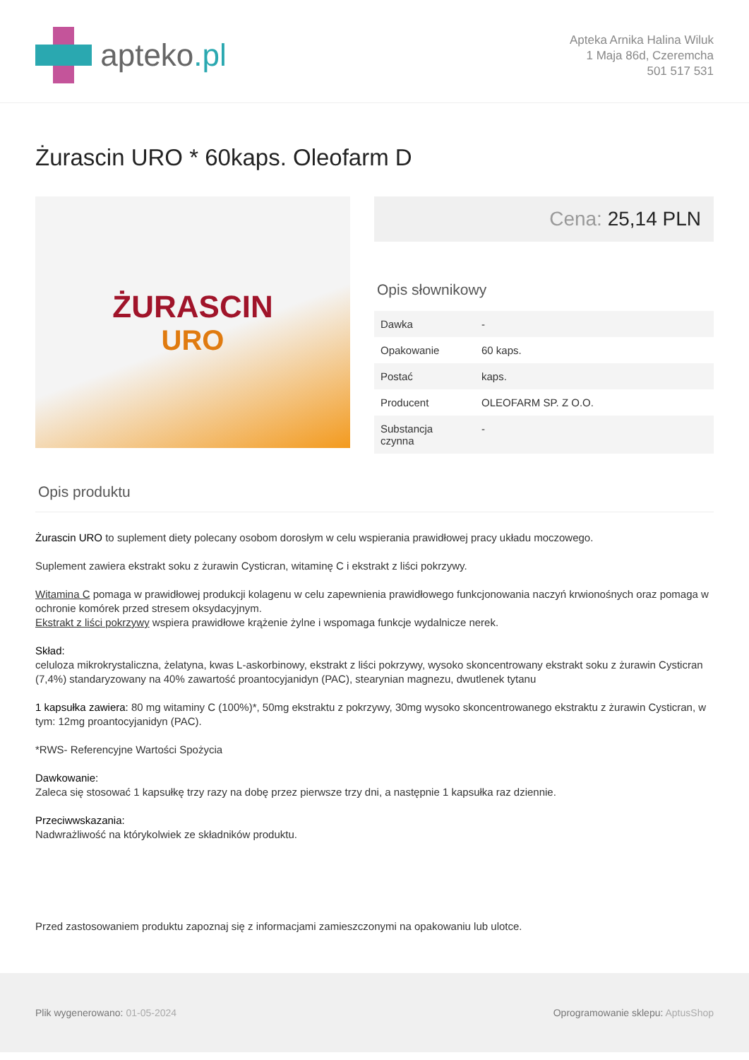apteko.pl
Apteka Arnika Halina Wiluk
1 Maja 86d, Czeremcha
501 517 531
Żurascin URO * 60kaps. Oleofarm D
ŻURASCIN
URO
Cena: 25,14 PLN
Opis słownikowy
| Dawka | - |
| Opakowanie | 60 kaps. |
| Postać | kaps. |
| Producent | OLEOFARM SP. Z O.O. |
| Substancja czynna | - |
Opis produktu
Żurascin URO to suplement diety polecany osobom dorosłym w celu wspierania prawidłowej pracy układu moczowego.
Suplement zawiera ekstrakt soku z żurawin Cysticran, witaminę C i ekstrakt z liści pokrzywy.
Witamina C pomaga w prawidłowej produkcji kolagenu w celu zapewnienia prawidłowego funkcjonowania naczyń krwionośnych oraz pomaga w ochronie komórek przed stresem oksydacyjnym.
Ekstrakt z liści pokrzywy wspiera prawidłowe krążenie żylne i wspomaga funkcje wydalnicze nerek.
Skład:
celuloza mikrokrystaliczna, żelatyna, kwas L-askorbinowy, ekstrakt z liści pokrzywy, wysoko skoncentrowany ekstrakt soku z żurawin Cysticran (7,4%) standaryzowany na 40% zawartość proantocyjanidyn (PAC), stearynian magnezu, dwutlenek tytanu
1 kapsułka zawiera: 80 mg witaminy C (100%)*, 50mg ekstraktu z pokrzywy, 30mg wysoko skoncentrowanego ekstraktu z żurawin Cysticran, w tym: 12mg proantocyjanidyn (PAC).
*RWS- Referencyjne Wartości Spożycia
Dawkowanie:
Zaleca się stosować 1 kapsułkę trzy razy na dobę przez pierwsze trzy dni, a następnie 1 kapsułka raz dziennie.
Przeciwwskazania:
Nadwrażliwość na którykolwiek ze składników produktu.
Przed zastosowaniem produktu zapoznaj się z informacjami zamieszczonymi na opakowaniu lub ulotce.
Plik wygenerowano: 01-05-2024 Oprogramowanie sklepu: AptusShop